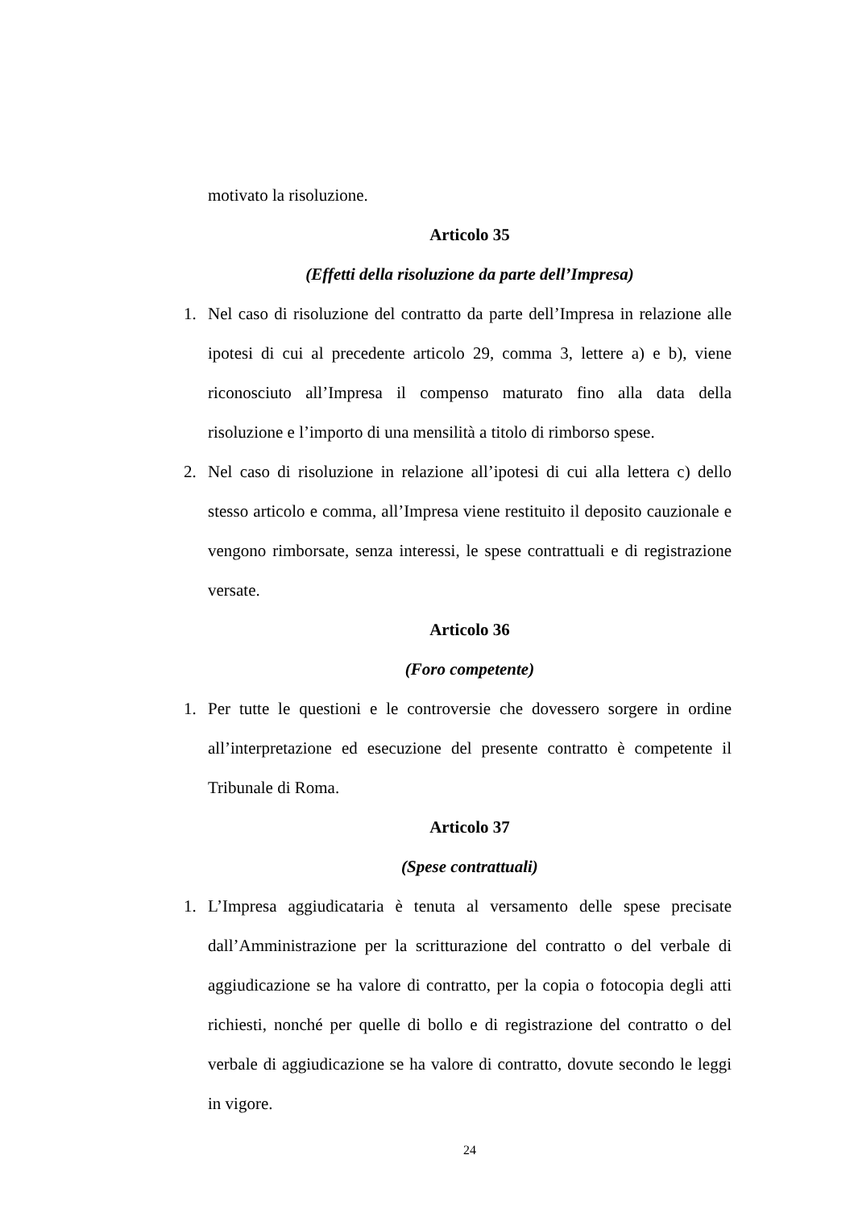motivato la risoluzione.
Articolo 35
(Effetti della risoluzione da parte dell’Impresa)
1. Nel caso di risoluzione del contratto da parte dell’Impresa in relazione alle ipotesi di cui al precedente articolo 29, comma 3, lettere a) e b), viene riconosciuto all’Impresa il compenso maturato fino alla data della risoluzione e l’importo di una mensilità a titolo di rimborso spese.
2. Nel caso di risoluzione in relazione all’ipotesi di cui alla lettera c) dello stesso articolo e comma, all’Impresa viene restituito il deposito cauzionale e vengono rimborsate, senza interessi, le spese contrattuali e di registrazione versate.
Articolo 36
(Foro competente)
1. Per tutte le questioni e le controversie che dovessero sorgere in ordine all’interpretazione ed esecuzione del presente contratto è competente il Tribunale di Roma.
Articolo 37
(Spese contrattuali)
1. L’Impresa aggiudicataria è tenuta al versamento delle spese precisate dall’Amministrazione per la scritturazione del contratto o del verbale di aggiudicazione se ha valore di contratto, per la copia o fotocopia degli atti richiesti, nonché per quelle di bollo e di registrazione del contratto o del verbale di aggiudicazione se ha valore di contratto, dovute secondo le leggi in vigore.
24